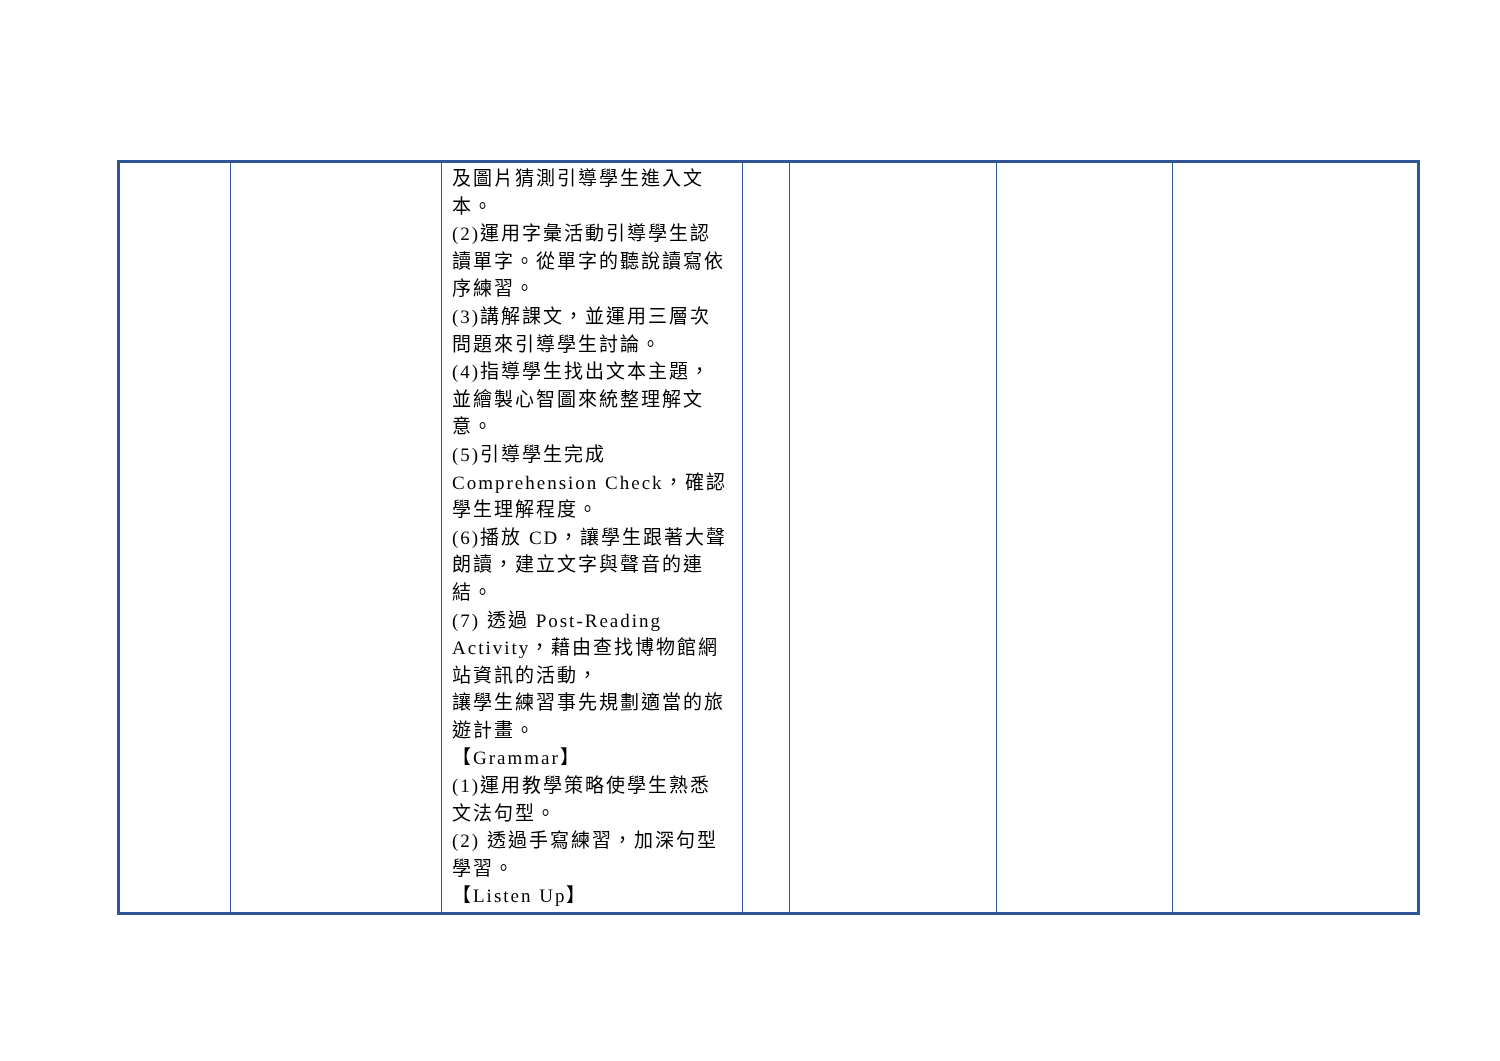| | | 及圖片猜測引導學生進入文本。 (2)運用字彙活動引導學生認讀單字。從單字的聽說讀寫依序練習。 (3)講解課文，並運用三層次問題來引導學生討論。 (4)指導學生找出文本主題，並繪製心智圖來統整理解文意。 (5)引導學生完成 Comprehension Check，確認學生理解程度。 (6)播放 CD，讓學生跟著大聲朗讀，建立文字與聲音的連結。 (7) 透過 Post-Reading Activity，藉由查找博物館網站資訊的活動， 讓學生練習事先規劃適當的旅遊計畫。 【Grammar】 (1)運用教學策略使學生熟悉文法句型。 (2) 透過手寫練習，加深句型學習。 【Listen Up】 | | | | |